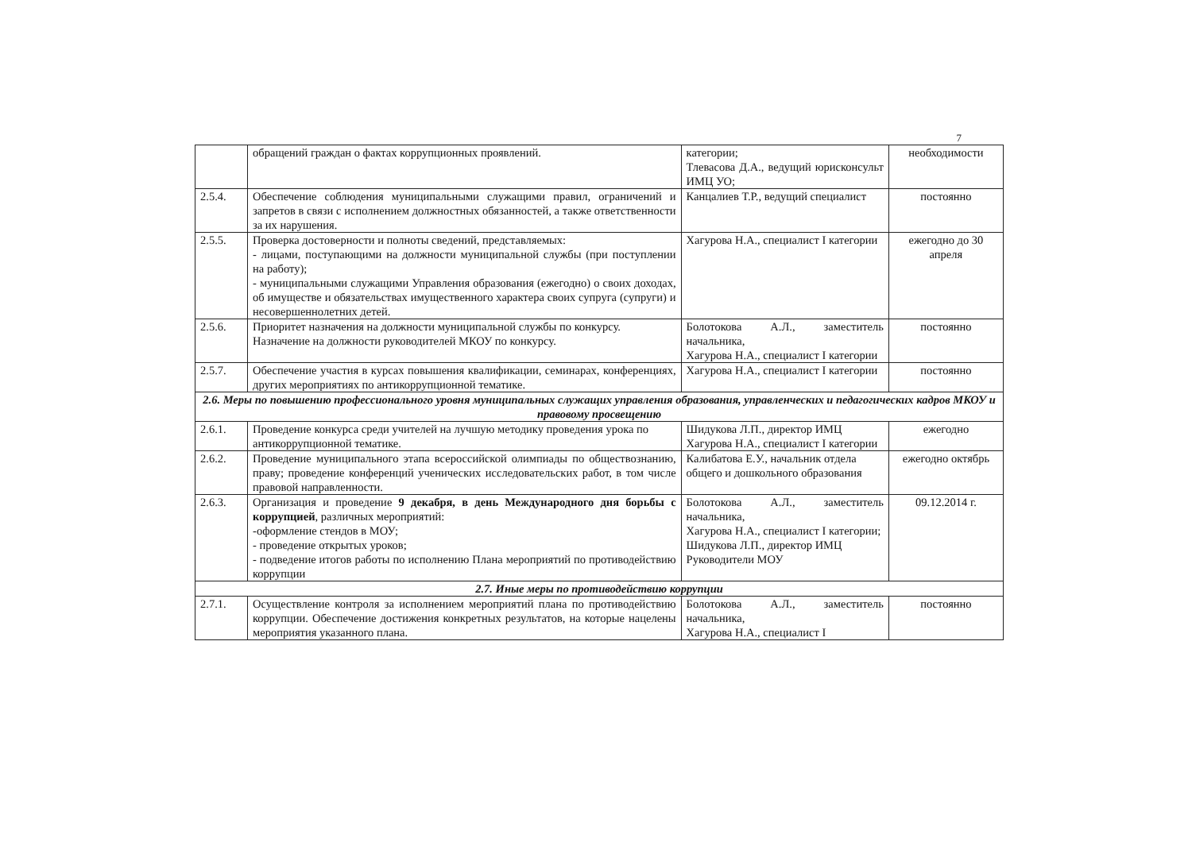7
| | обращений граждан о фактах коррупционных проявлений. | категории; Тлевасова Д.А., ведущий юрисконсульт ИМЦ УО; | необходимости |
| 2.5.4. | Обеспечение соблюдения муниципальными служащими правил, ограничений и запретов в связи с исполнением должностных обязанностей, а также ответственности за их нарушения. | Канцалиев Т.Р., ведущий специалист | постоянно |
| 2.5.5. | Проверка достоверности и полноты сведений, представляемых: - лицами, поступающими на должности муниципальной службы (при поступлении на работу); - муниципальными служащими Управления образования (ежегодно) о своих доходах, об имуществе и обязательствах имущественного характера своих супруга (супруги) и несовершеннолетних детей. | Хагурова Н.А., специалист I категории | ежегодно до 30 апреля |
| 2.5.6. | Приоритет назначения на должности муниципальной службы по конкурсу. Назначение на должности руководителей МКОУ по конкурсу. | Болотокова А.Л., заместитель начальника, Хагурова Н.А., специалист I категории | постоянно |
| 2.5.7. | Обеспечение участия в курсах повышения квалификации, семинарах, конференциях, других мероприятиях по антикоррупционной тематике. | Хагурова Н.А., специалист I категории | постоянно |
| 2.6. Меры по повышению профессионального уровня муниципальных служащих управления образования, управленческих и педагогических кадров МКОУ и правовому просвещению | | | |
| 2.6.1. | Проведение конкурса среди учителей на лучшую методику проведения урока по антикоррупционной тематике. | Шидукова Л.П., директор ИМЦ Хагурова Н.А., специалист I категории | ежегодно |
| 2.6.2. | Проведение муниципального этапа всероссийской олимпиады по обществознанию, праву; проведение конференций ученических исследовательских работ, в том числе правовой направленности. | Калибатова Е.У., начальник отдела общего и дошкольного образования | ежегодно октябрь |
| 2.6.3. | Организация и проведение 9 декабря, в день Международного дня борьбы с коррупцией , различных мероприятий: -оформление стендов в МОУ; - проведение открытых уроков; - подведение итогов работы по исполнению Плана мероприятий по противодействию коррупции | Болотокова А.Л., заместитель начальника, Хагурова Н.А., специалист I категории; Шидукова Л.П., директор ИМЦ Руководители МОУ | 09.12.2014 г. |
| 2.7. Иные меры по противодействию коррупции | | | |
| 2.7.1. | Осуществление контроля за исполнением мероприятий плана по противодействию коррупции. Обеспечение достижения конкретных результатов, на которые нацелены мероприятия указанного плана. | Болотокова А.Л., заместитель начальника, Хагурова Н.А., специалист I | постоянно |